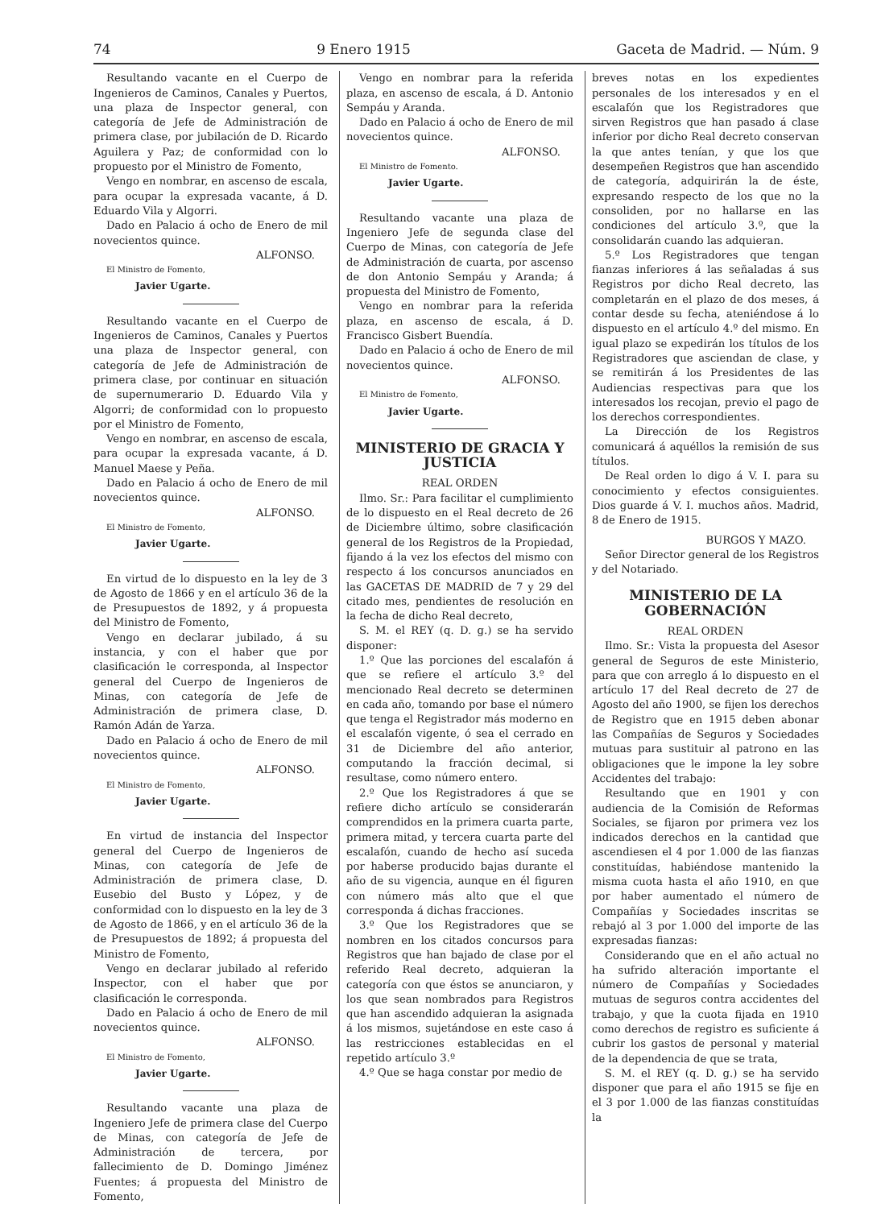74 9 Enero 1915 Gaceta de Madrid. — Núm. 9
Resultando vacante en el Cuerpo de Ingenieros de Caminos, Canales y Puertos, una plaza de Inspector general, con categoría de Jefe de Administración de primera clase, por jubilación de D. Ricardo Aguilera y Paz; de conformidad con lo propuesto por el Ministro de Fomento,
Vengo en nombrar, en ascenso de escala, para ocupar la expresada vacante, á D. Eduardo Vila y Algorri.
Dado en Palacio á ocho de Enero de mil novecientos quince.
ALFONSO.
El Ministro de Fomento,
Javier Ugarte.
Resultando vacante en el Cuerpo de Ingenieros de Caminos, Canales y Puertos una plaza de Inspector general, con categoría de Jefe de Administración de primera clase, por continuar en situación de supernumerario D. Eduardo Vila y Algorri; de conformidad con lo propuesto por el Ministro de Fomento,
Vengo en nombrar, en ascenso de escala, para ocupar la expresada vacante, á D. Manuel Maese y Peña.
Dado en Palacio á ocho de Enero de mil novecientos quince.
ALFONSO.
El Ministro de Fomento,
Javier Ugarte.
En virtud de lo dispuesto en la ley de 3 de Agosto de 1866 y en el artículo 36 de la de Presupuestos de 1892, y á propuesta del Ministro de Fomento,
Vengo en declarar jubilado, á su instancia, y con el haber que por clasificación le corresponda, al Inspector general del Cuerpo de Ingenieros de Minas, con categoría de Jefe de Administración de primera clase, D. Ramón Adán de Yarza.
Dado en Palacio á ocho de Enero de mil novecientos quince.
ALFONSO.
El Ministro de Fomento,
Javier Ugarte.
En virtud de instancia del Inspector general del Cuerpo de Ingenieros de Minas, con categoría de Jefe de Administración de primera clase, D. Eusebio del Busto y López, y de conformidad con lo dispuesto en la ley de 3 de Agosto de 1866, y en el artículo 36 de la de Presupuestos de 1892; á propuesta del Ministro de Fomento,
Vengo en declarar jubilado al referido Inspector, con el haber que por clasificación le corresponda.
Dado en Palacio á ocho de Enero de mil novecientos quince.
ALFONSO.
El Ministro de Fomento,
Javier Ugarte.
Resultando vacante una plaza de Ingeniero Jefe de primera clase del Cuerpo de Minas, con categoría de Jefe de Administración de tercera, por fallecimiento de D. Domingo Jiménez Fuentes; á propuesta del Ministro de Fomento,
Vengo en nombrar para la referida plaza, en ascenso de escala, á D. Antonio Sempáu y Aranda.
Dado en Palacio á ocho de Enero de mil novecientos quince.
ALFONSO.
El Ministro de Fomento.
Javier Ugarte.
Resultando vacante una plaza de Ingeniero Jefe de segunda clase del Cuerpo de Minas, con categoría de Jefe de Administración de cuarta, por ascenso de don Antonio Sempáu y Aranda; á propuesta del Ministro de Fomento,
Vengo en nombrar para la referida plaza, en ascenso de escala, á D. Francisco Gisbert Buendía.
Dado en Palacio á ocho de Enero de mil novecientos quince.
ALFONSO.
El Ministro de Fomento,
Javier Ugarte.
MINISTERIO DE GRACIA Y JUSTICIA
REAL ORDEN
Ilmo. Sr.: Para facilitar el cumplimiento de lo dispuesto en el Real decreto de 26 de Diciembre último, sobre clasificación general de los Registros de la Propiedad, fijando á la vez los efectos del mismo con respecto á los concursos anunciados en las GACETAS DE MADRID de 7 y 29 del citado mes, pendientes de resolución en la fecha de dicho Real decreto,
S. M. el REY (q. D. g.) se ha servido disponer:
1.º Que las porciones del escalafón á que se refiere el artículo 3.º del mencionado Real decreto se determinen en cada año, tomando por base el número que tenga el Registrador más moderno en el escalafón vigente, ó sea el cerrado en 31 de Diciembre del año anterior, computando la fracción decimal, si resultase, como número entero.
2.º Que los Registradores á que se refiere dicho artículo se considerarán comprendidos en la primera cuarta parte, primera mitad, y tercera cuarta parte del escalafón, cuando de hecho así suceda por haberse producido bajas durante el año de su vigencia, aunque en él figuren con número más alto que el que corresponda á dichas fracciones.
3.º Que los Registradores que se nombren en los citados concursos para Registros que han bajado de clase por el referido Real decreto, adquieran la categoría con que éstos se anunciaron, y los que sean nombrados para Registros que han ascendido adquieran la asignada á los mismos, sujetándose en este caso á las restricciones establecidas en el repetido artículo 3.º
4.º Que se haga constar por medio de
breves notas en los expedientes personales de los interesados y en el escalafón que los Registradores que sirven Registros que han pasado á clase inferior por dicho Real decreto conservan la que antes tenían, y que los que desempeñen Registros que han ascendido de categoría, adquirirán la de éste, expresando respecto de los que no la consoliden, por no hallarse en las condiciones del artículo 3.º, que la consolidarán cuando las adquieran.
5.º Los Registradores que tengan fianzas inferiores á las señaladas á sus Registros por dicho Real decreto, las completarán en el plazo de dos meses, á contar desde su fecha, ateniéndose á lo dispuesto en el artículo 4.º del mismo. En igual plazo se expedirán los títulos de los Registradores que asciendan de clase, y se remitirán á los Presidentes de las Audiencias respectivas para que los interesados los recojan, previo el pago de los derechos correspondientes.
La Dirección de los Registros comunicará á aquéllos la remisión de sus títulos.
De Real orden lo digo á V. I. para su conocimiento y efectos consiguientes. Dios guarde á V. I. muchos años. Madrid, 8 de Enero de 1915.
BURGOS Y MAZO.
Señor Director general de los Registros y del Notariado.
MINISTERIO DE LA GOBERNACIÓN
REAL ORDEN
Ilmo. Sr.: Vista la propuesta del Asesor general de Seguros de este Ministerio, para que con arreglo á lo dispuesto en el artículo 17 del Real decreto de 27 de Agosto del año 1900, se fijen los derechos de Registro que en 1915 deben abonar las Compañías de Seguros y Sociedades mutuas para sustituir al patrono en las obligaciones que le impone la ley sobre Accidentes del trabajo:
Resultando que en 1901 y con audiencia de la Comisión de Reformas Sociales, se fijaron por primera vez los indicados derechos en la cantidad que ascendiesen el 4 por 1.000 de las fianzas constituídas, habiéndose mantenido la misma cuota hasta el año 1910, en que por haber aumentado el número de Compañías y Sociedades inscritas se rebajó al 3 por 1.000 del importe de las expresadas fianzas:
Considerando que en el año actual no ha sufrido alteración importante el número de Compañías y Sociedades mutuas de seguros contra accidentes del trabajo, y que la cuota fijada en 1910 como derechos de registro es suficiente á cubrir los gastos de personal y material de la dependencia de que se trata,
S. M. el REY (q. D. g.) se ha servido disponer que para el año 1915 se fije en el 3 por 1.000 de las fianzas constituídas la